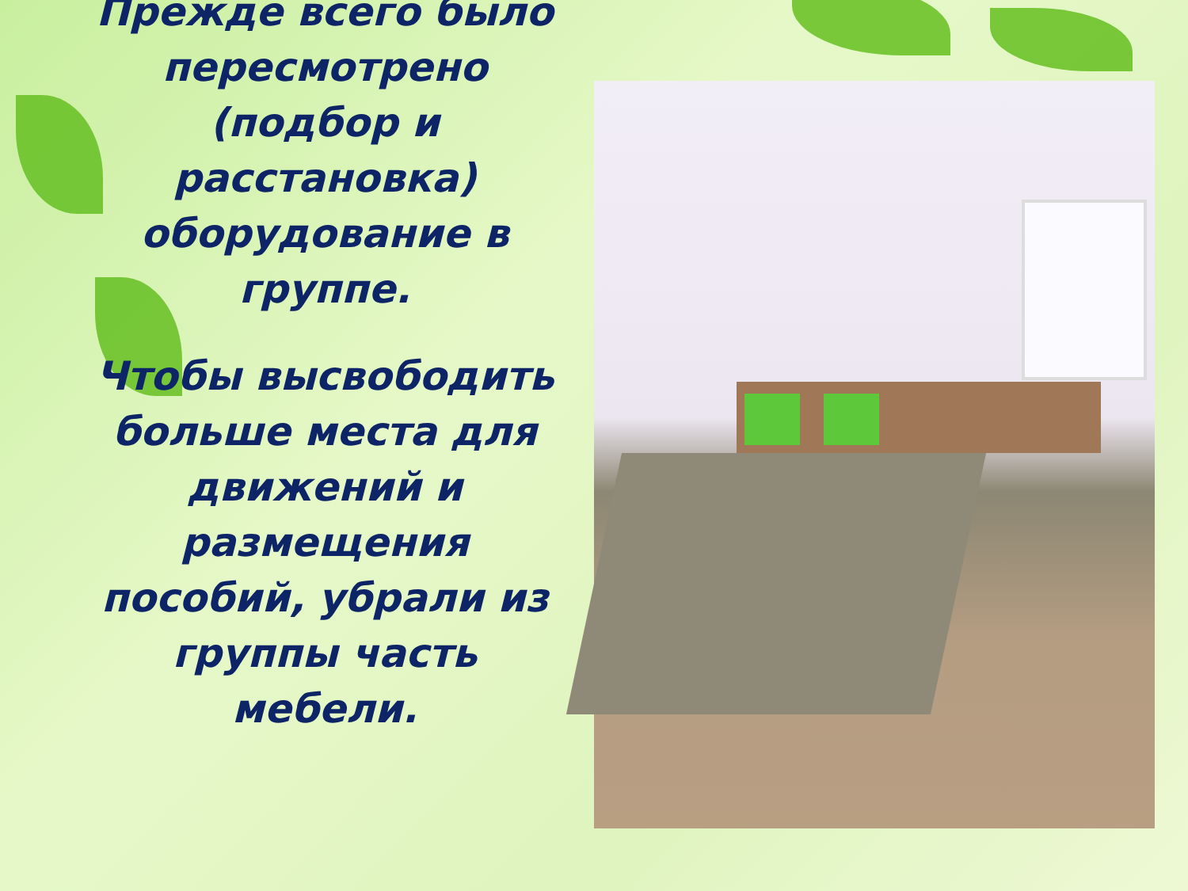Прежде всего было пересмотрено (подбор и расстановка) оборудование в группе.
Чтобы высвободить больше места для движений и размещения пособий, убрали из группы часть мебели.